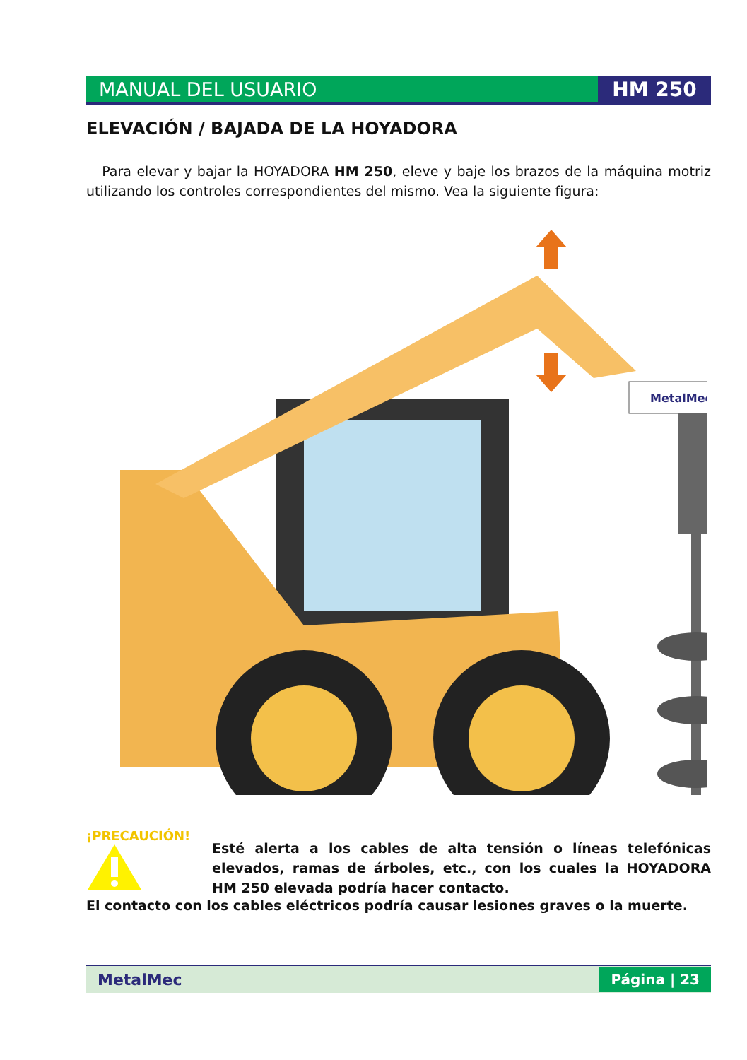MANUAL DEL USUARIO HM 250
ELEVACIÓN / BAJADA DE LA HOYADORA
Para elevar y bajar la HOYADORA HM 250, eleve y baje los brazos de la máquina motriz utilizando los controles correspondientes del mismo. Vea la siguiente figura:
MetalMec
¡PRECAUCIÓN!
Esté alerta a los cables de alta tensión o líneas telefónicas elevados, ramas de árboles, etc., con los cuales la HOYADORA HM 250 elevada podría hacer contacto.
El contacto con los cables eléctricos podría causar lesiones graves o la muerte.
MetalMec
Página | 23